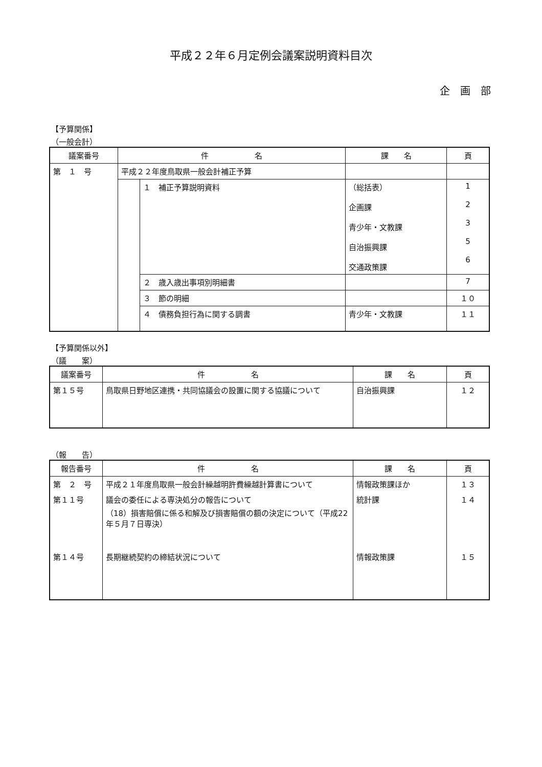平成２２年６月定例会議案説明資料目次
企画部
【予算関係】
（一般会計）
| 議案番号 | 件 名 | | 課 名 | 頁 |
| --- | --- | --- | --- | --- |
| 第 １ 号 | 平成２２年度鳥取県一般会計補正予算 | | | |
| | | １ 補正予算説明資料 | （総括表） 企画課 青少年・文教課 自治振興課 交通政策課 | 1 2 3 5 6 |
| | | ２ 歳入歳出事項別明細書 | | 7 |
| | | ３ 節の明細 | | １０ |
| | | ４ 債務負担行為に関する調書 | 青少年・文教課 | １１ |
【予算関係以外】
（議　　案）
| 議案番号 | 件 名 | 課 名 | 頁 |
| --- | --- | --- | --- |
| 第１５号 | 鳥取県日野地区連携・共同協議会の設置に関する協議について | 自治振興課 | １２ |
（報　　告）
| 報告番号 | 件 名 | 課 名 | 頁 |
| --- | --- | --- | --- |
| 第 ２ 号 | 平成２１年度鳥取県一般会計繰越明許費繰越計算書について | 情報政策課ほか | １３ |
| 第１１号 | 議会の委任による専決処分の報告について （18）損害賠償に係る和解及び損害賠償の額の決定について（平成22年５月７日専決） | 統計課 | １４ |
| 第１４号 | 長期継続契約の締結状況について | 情報政策課 | １５ |